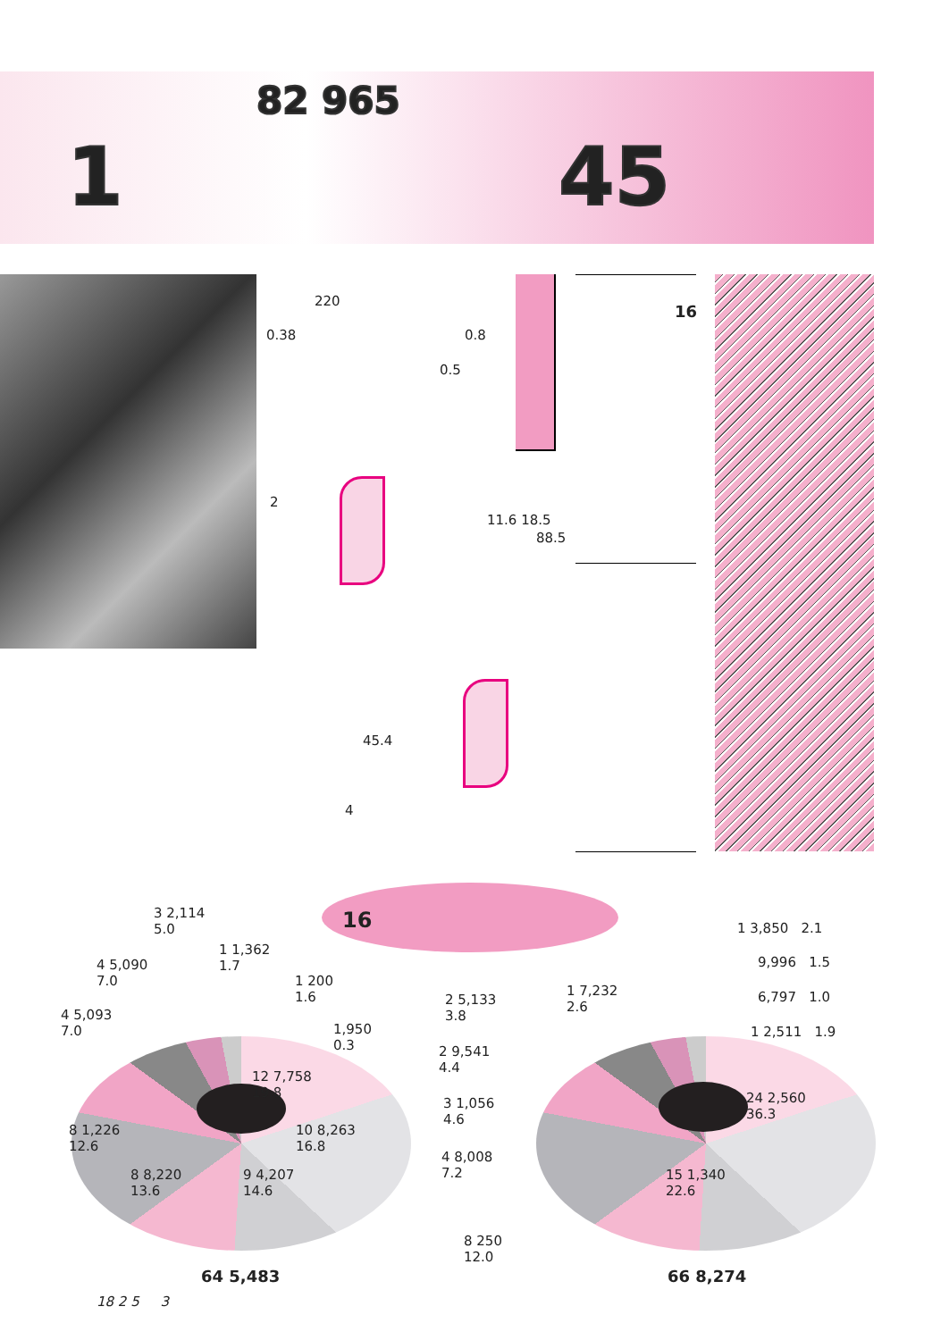82 965
1 45
220
0.38 0.8
0.5
16
2
11.6 18.5
88.5
45.4
4
16
3 2,114
5.0
1 1,362
1.7
4 5,090
7.0
1 200
1.6
4 5,093
7.0
1,950
0.3
12 7,758
19.8
8 1,226
12.6
10 8,263
16.8
8 8,220
13.6
9 4,207
14.6
64 5,483
1 3,850 2.1
9,996 1.5
6,797 1.0
1 2,511 1.9
1 7,232
2.6
2 5,133
3.8
2 9,541
4.4
3 1,056
4.6
24 2,560
36.3
4 8,008
7.2
15 1,340
22.6
8 250
12.0
66 8,274
18 2 5 3